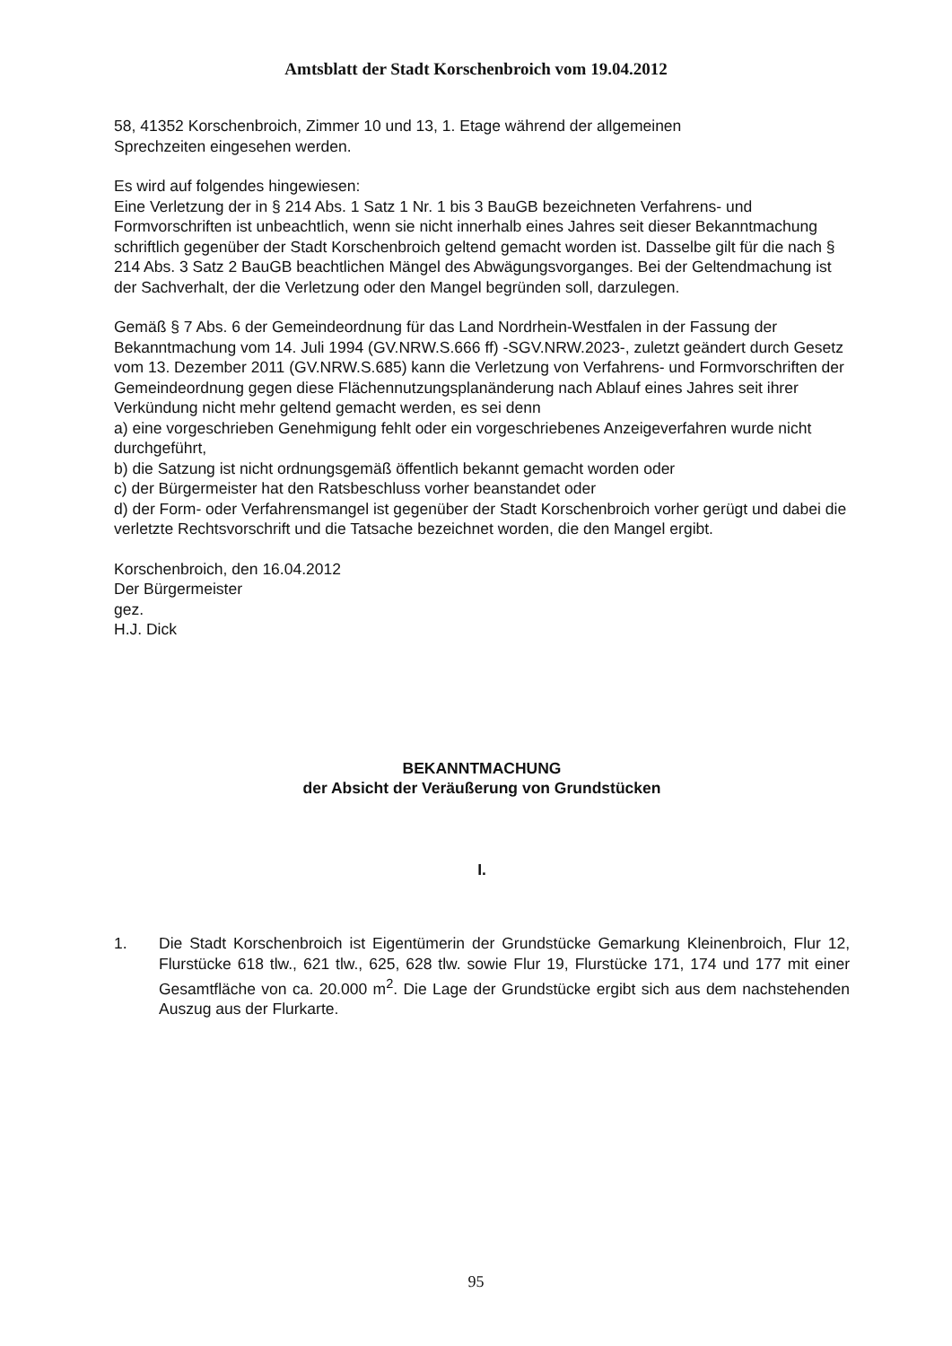Amtsblatt der Stadt Korschenbroich vom 19.04.2012
58, 41352 Korschenbroich, Zimmer 10 und 13, 1. Etage während der allgemeinen
Sprechzeiten eingesehen werden.
Es wird auf folgendes hingewiesen:
Eine Verletzung der in § 214 Abs. 1 Satz 1 Nr. 1 bis 3 BauGB bezeichneten Verfahrens- und Formvorschriften ist unbeachtlich, wenn sie nicht innerhalb eines Jahres seit dieser Bekanntmachung schriftlich gegenüber der Stadt Korschenbroich geltend gemacht worden ist. Dasselbe gilt für die nach § 214 Abs. 3 Satz 2 BauGB beachtlichen Mängel des Abwägungsvorganges. Bei der Geltendmachung ist der Sachverhalt, der die Verletzung oder den Mangel begründen soll, darzulegen.
Gemäß § 7 Abs. 6 der Gemeindeordnung für das Land Nordrhein-Westfalen in der Fassung der Bekanntmachung vom 14. Juli 1994 (GV.NRW.S.666 ff) -SGV.NRW.2023-, zuletzt geändert durch Gesetz vom 13. Dezember 2011 (GV.NRW.S.685) kann die Verletzung von Verfahrens- und Formvorschriften der Gemeindeordnung gegen diese Flächennutzungsplanänderung nach Ablauf eines Jahres seit ihrer Verkündung nicht mehr geltend gemacht werden, es sei denn
a) eine vorgeschrieben Genehmigung fehlt oder ein vorgeschriebenes Anzeigeverfahren wurde nicht durchgeführt,
b) die Satzung ist nicht ordnungsgemäß öffentlich bekannt gemacht worden oder
c) der Bürgermeister hat den Ratsbeschluss vorher beanstandet oder
d) der Form- oder Verfahrensmangel ist gegenüber der Stadt Korschenbroich vorher gerügt und dabei die verletzte Rechtsvorschrift und die Tatsache bezeichnet worden, die den Mangel ergibt.
Korschenbroich, den 16.04.2012
Der Bürgermeister
gez.
H.J. Dick
BEKANNTMACHUNG
der Absicht der Veräußerung von Grundstücken
I.
1. Die Stadt Korschenbroich ist Eigentümerin der Grundstücke Gemarkung Kleinenbroich, Flur 12, Flurstücke 618 tlw., 621 tlw., 625, 628 tlw. sowie Flur 19, Flurstücke 171, 174 und 177 mit einer Gesamtfläche von ca. 20.000 m<sup>2</sup>. Die Lage der Grundstücke ergibt sich aus dem nachstehenden Auszug aus der Flurkarte.
95